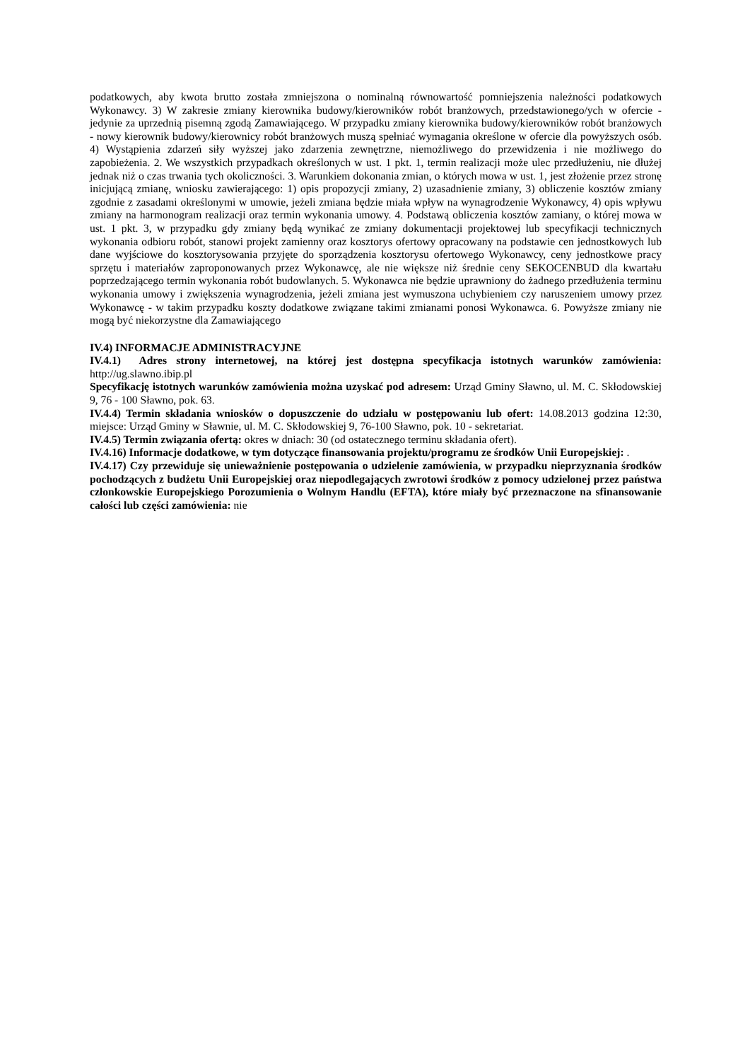podatkowych, aby kwota brutto została zmniejszona o nominalną równowartość pomniejszenia należności podatkowych Wykonawcy. 3) W zakresie zmiany kierownika budowy/kierowników robót branżowych, przedstawionego/ych w ofercie - jedynie za uprzednią pisemną zgodą Zamawiającego. W przypadku zmiany kierownika budowy/kierowników robót branżowych - nowy kierownik budowy/kierownicy robót branżowych muszą spełniać wymagania określone w ofercie dla powyższych osób. 4) Wystąpienia zdarzeń siły wyższej jako zdarzenia zewnętrzne, niemożliwego do przewidzenia i nie możliwego do zapobieżenia. 2. We wszystkich przypadkach określonych w ust. 1 pkt. 1, termin realizacji może ulec przedłużeniu, nie dłużej jednak niż o czas trwania tych okoliczności. 3. Warunkiem dokonania zmian, o których mowa w ust. 1, jest złożenie przez stronę inicjującą zmianę, wniosku zawierającego: 1) opis propozycji zmiany, 2) uzasadnienie zmiany, 3) obliczenie kosztów zmiany zgodnie z zasadami określonymi w umowie, jeżeli zmiana będzie miała wpływ na wynagrodzenie Wykonawcy, 4) opis wpływu zmiany na harmonogram realizacji oraz termin wykonania umowy. 4. Podstawą obliczenia kosztów zamiany, o której mowa w ust. 1 pkt. 3, w przypadku gdy zmiany będą wynikać ze zmiany dokumentacji projektowej lub specyfikacji technicznych wykonania odbioru robót, stanowi projekt zamienny oraz kosztorys ofertowy opracowany na podstawie cen jednostkowych lub dane wyjściowe do kosztorysowania przyjęte do sporządzenia kosztorysu ofertowego Wykonawcy, ceny jednostkowe pracy sprzętu i materiałów zaproponowanych przez Wykonawcę, ale nie większe niż średnie ceny SEKOCENBUD dla kwartału poprzedzającego termin wykonania robót budowlanych. 5. Wykonawca nie będzie uprawniony do żadnego przedłużenia terminu wykonania umowy i zwiększenia wynagrodzenia, jeżeli zmiana jest wymuszona uchybieniem czy naruszeniem umowy przez Wykonawcę - w takim przypadku koszty dodatkowe związane takimi zmianami ponosi Wykonawca. 6. Powyższe zmiany nie mogą być niekorzystne dla Zamawiającego
IV.4) INFORMACJE ADMINISTRACYJNE
IV.4.1) Adres strony internetowej, na której jest dostępna specyfikacja istotnych warunków zamówienia: http://ug.slawno.ibip.pl
Specyfikację istotnych warunków zamówienia można uzyskać pod adresem: Urząd Gminy Sławno, ul. M. C. Skłodowskiej 9, 76 - 100 Sławno, pok. 63.
IV.4.4) Termin składania wniosków o dopuszczenie do udziału w postępowaniu lub ofert: 14.08.2013 godzina 12:30, miejsce: Urząd Gminy w Sławnie, ul. M. C. Skłodowskiej 9, 76-100 Sławno, pok. 10 - sekretariat.
IV.4.5) Termin związania ofertą: okres w dniach: 30 (od ostatecznego terminu składania ofert).
IV.4.16) Informacje dodatkowe, w tym dotyczące finansowania projektu/programu ze środków Unii Europejskiej: .
IV.4.17) Czy przewiduje się unieważnienie postępowania o udzielenie zamówienia, w przypadku nieprzyznania środków pochodzących z budżetu Unii Europejskiej oraz niepodlegających zwrotowi środków z pomocy udzielonej przez państwa członkowskie Europejskiego Porozumienia o Wolnym Handlu (EFTA), które miały być przeznaczone na sfinansowanie całości lub części zamówienia: nie